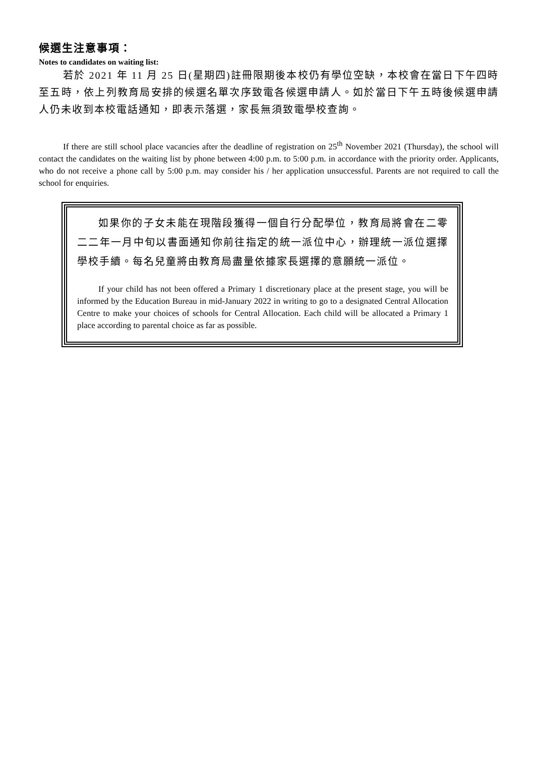候選生注意事項：
Notes to candidates on waiting list:
若於 2021 年 11 月 25 日(星期四)註冊限期後本校仍有學位空缺，本校會在當日下午四時至五時，依上列教育局安排的候選名單次序致電各候選申請人。如於當日下午五時後候選申請人仍未收到本校電話通知，即表示落選，家長無須致電學校查詢。
If there are still school place vacancies after the deadline of registration on 25<sup>th</sup> November 2021 (Thursday), the school will contact the candidates on the waiting list by phone between 4:00 p.m. to 5:00 p.m. in accordance with the priority order. Applicants, who do not receive a phone call by 5:00 p.m. may consider his / her application unsuccessful. Parents are not required to call the school for enquiries.
如果你的子女未能在現階段獲得一個自行分配學位，教育局將會在二零二二年一月中旬以書面通知你前往指定的統一派位中心，辦理統一派位選擇學校手續。每名兒童將由教育局盡量依據家長選擇的意願統一派位。
If your child has not been offered a Primary 1 discretionary place at the present stage, you will be informed by the Education Bureau in mid-January 2022 in writing to go to a designated Central Allocation Centre to make your choices of schools for Central Allocation. Each child will be allocated a Primary 1 place according to parental choice as far as possible.